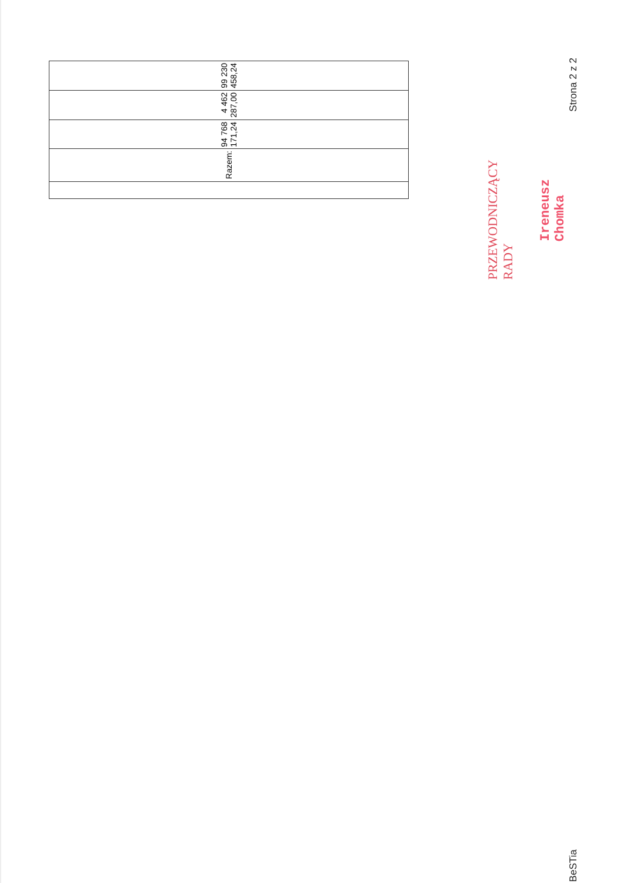| | Razem: | 94 768 171,24 | 4 462 287,00 | 99 230 458,24 |
PRZEWODNICZĄCY RADY
Ireneusz Chomka
BeSTia Strona 2 z 2